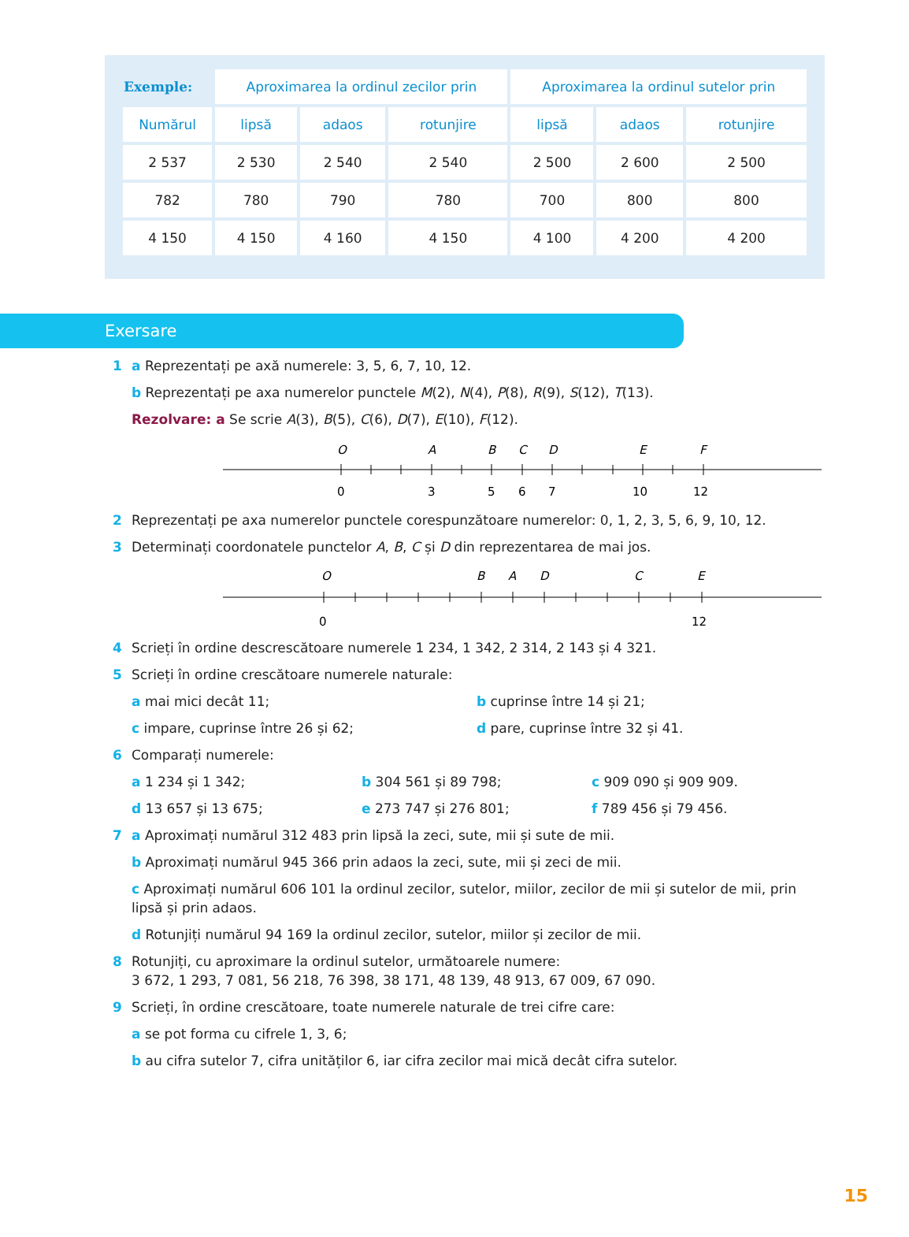| Exemple: | Aproximarea la ordinul zecilor prin | | | Aproximarea la ordinul sutelor prin | | |
| --- | --- | --- | --- | --- | --- | --- |
| Numărul | lipsă | adaos | rotunjire | lipsă | adaos | rotunjire |
| 2 537 | 2 530 | 2 540 | 2 540 | 2 500 | 2 600 | 2 500 |
| 782 | 780 | 790 | 780 | 700 | 800 | 800 |
| 4 150 | 4 150 | 4 160 | 4 150 | 4 100 | 4 200 | 4 200 |
Exersare
1 a Reprezentați pe axă numerele: 3, 5, 6, 7, 10, 12.
b Reprezentați pe axa numerelor punctele M(2), N(4), P(8), R(9), S(12), T(13).
Rezolvare: a Se scrie A(3), B(5), C(6), D(7), E(10), F(12).
O
A
B
C
D
E
F
0
3
5
6
7
10
12
2 Reprezentați pe axa numerelor punctele corespunzătoare numerelor: 0, 1, 2, 3, 5, 6, 9, 10, 12.
3 Determinați coordonatele punctelor A, B, C și D din reprezentarea de mai jos.
O
B
A
D
C
E
0
12
4 Scrieți în ordine descrescătoare numerele 1 234, 1 342, 2 314, 2 143 și 4 321.
5 Scrieți în ordine crescătoare numerele naturale:
a mai mici decât 11; b cuprinse între 14 și 21;
c impare, cuprinse între 26 și 62; d pare, cuprinse între 32 și 41.
6 Comparați numerele:
a 1 234 și 1 342; b 304 561 și 89 798; c 909 090 și 909 909.
d 13 657 și 13 675; e 273 747 și 276 801; f 789 456 și 79 456.
7 a Aproximați numărul 312 483 prin lipsă la zeci, sute, mii și sute de mii.
b Aproximați numărul 945 366 prin adaos la zeci, sute, mii și zeci de mii.
c Aproximați numărul 606 101 la ordinul zecilor, sutelor, miilor, zecilor de mii și sutelor de mii, prin lipsă și prin adaos.
d Rotunjiți numărul 94 169 la ordinul zecilor, sutelor, miilor și zecilor de mii.
8 Rotunjiți, cu aproximare la ordinul sutelor, următoarele numere:
3 672, 1 293, 7 081, 56 218, 76 398, 38 171, 48 139, 48 913, 67 009, 67 090.
9 Scrieți, în ordine crescătoare, toate numerele naturale de trei cifre care:
a se pot forma cu cifrele 1, 3, 6;
b au cifra sutelor 7, cifra unităților 6, iar cifra zecilor mai mică decât cifra sutelor.
15